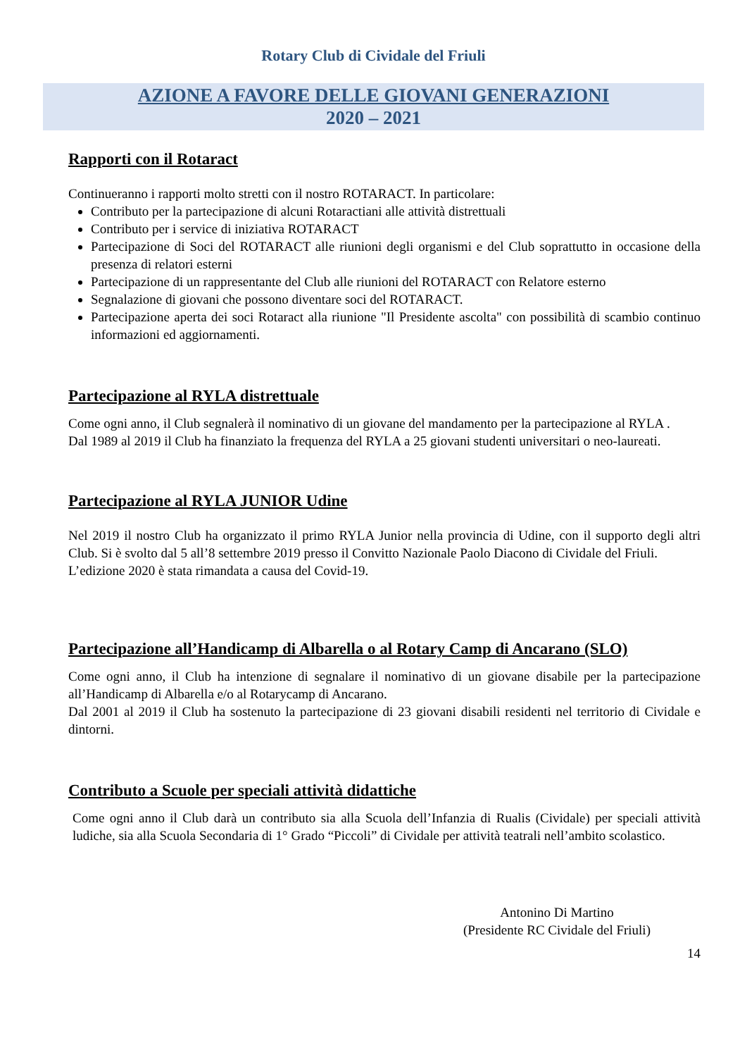Rotary Club di Cividale del Friuli
AZIONE A FAVORE DELLE GIOVANI GENERAZIONI
2020 – 2021
Rapporti con il Rotaract
Continueranno i rapporti molto stretti con il nostro ROTARACT. In particolare:
Contributo per la partecipazione di alcuni Rotaractiani alle attività distrettuali
Contributo per i service di iniziativa ROTARACT
Partecipazione di Soci del ROTARACT alle riunioni degli organismi e del Club soprattutto in occasione della presenza di relatori esterni
Partecipazione di un rappresentante del Club alle riunioni del ROTARACT con Relatore esterno
Segnalazione di giovani che possono diventare soci del ROTARACT.
Partecipazione aperta dei soci Rotaract alla riunione "Il Presidente ascolta" con possibilità di scambio continuo informazioni ed aggiornamenti.
Partecipazione al RYLA distrettuale
Come ogni anno, il Club segnalerà il nominativo di un giovane del mandamento per la partecipazione al RYLA .
Dal 1989 al 2019 il Club ha finanziato la frequenza del RYLA a 25 giovani studenti universitari o neo-laureati.
Partecipazione al RYLA JUNIOR Udine
Nel 2019 il nostro Club ha organizzato il primo RYLA Junior nella provincia di Udine, con il supporto degli altri Club. Si è svolto dal 5 all’8 settembre 2019 presso il Convitto Nazionale Paolo Diacono di Cividale del Friuli.
L’edizione 2020 è stata rimandata a causa del Covid-19.
Partecipazione all’Handicamp di Albarella o al Rotary Camp di Ancarano (SLO)
Come ogni anno, il Club ha intenzione di segnalare il nominativo di un giovane disabile per la partecipazione all’Handicamp di Albarella e/o al Rotarycamp di Ancarano.
Dal 2001 al 2019 il Club ha sostenuto la partecipazione di 23 giovani disabili residenti nel territorio di Cividale e dintorni.
Contributo a Scuole per speciali attività didattiche
Come ogni anno il Club darà un contributo sia alla Scuola dell’Infanzia di Rualis (Cividale) per speciali attività ludiche, sia alla Scuola Secondaria di 1° Grado “Piccoli” di Cividale per attività teatrali nell’ambito scolastico.
Antonino Di Martino
(Presidente RC Cividale del Friuli)
14